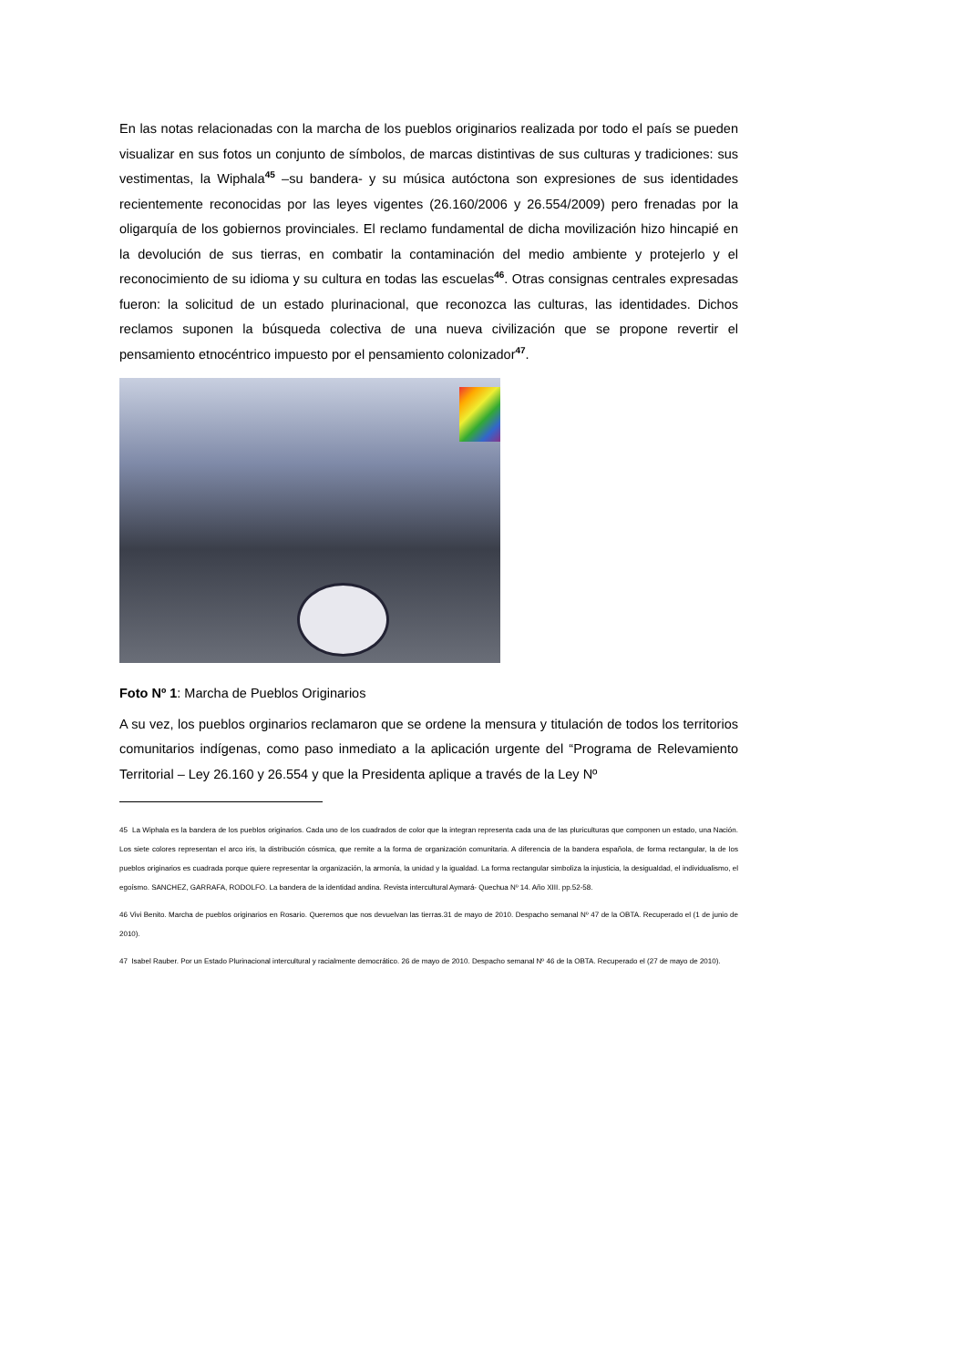En las notas relacionadas con la marcha de los pueblos originarios realizada por todo el país se pueden visualizar en sus fotos un conjunto de símbolos, de marcas distintivas de sus culturas y tradiciones: sus vestimentas, la Wiphala<sup>45</sup> –su bandera- y su música autóctona son expresiones de sus identidades recientemente reconocidas por las leyes vigentes (26.160/2006 y 26.554/2009) pero frenadas por la oligarquía de los gobiernos provinciales. El reclamo fundamental de dicha movilización hizo hincapié en la devolución de sus tierras, en combatir la contaminación del medio ambiente y protejerlo y el reconocimiento de su idioma y su cultura en todas las escuelas<sup>46</sup>. Otras consignas centrales expresadas fueron: la solicitud de un estado plurinacional, que reconozca las culturas, las identidades. Dichos reclamos suponen la búsqueda colectiva de una nueva civilización que se propone revertir el pensamiento etnocéntrico impuesto por el pensamiento colonizador<sup>47</sup>.
Foto Nº 1: Marcha de Pueblos Originarios
A su vez, los pueblos orginarios reclamaron que se ordene la mensura y titulación de todos los territorios comunitarios indígenas, como paso inmediato a la aplicación urgente del “Programa de Relevamiento Territorial – Ley 26.160 y 26.554 y que la Presidenta aplique a través de la Ley Nº
45 La Wiphala es la bandera de los pueblos originarios. Cada uno de los cuadrados de color que la integran representa cada una de las pluriculturas que componen un estado, una Nación. Los siete colores representan el arco iris, la distribución cósmica, que remite a la forma de organización comunitaria. A diferencia de la bandera española, de forma rectangular, la de los pueblos originarios es cuadrada porque quiere representar la organización, la armonía, la unidad y la igualdad. La forma rectangular simboliza la injusticia, la desigualdad, el individualismo, el egoísmo. SANCHEZ, GARRAFA, RODOLFO. La bandera de la identidad andina. Revista intercultural Aymará- Quechua Nº 14. Año XIII. pp.52-58.
46 Vivi Benito. Marcha de pueblos originarios en Rosario. Queremos que nos devuelvan las tierras.31 de mayo de 2010. Despacho semanal Nº 47 de la OBTA. Recuperado el (1 de junio de 2010).
47 Isabel Rauber. Por un Estado Plurinacional intercultural y racialmente democrático. 26 de mayo de 2010. Despacho semanal Nº 46 de la OBTA. Recuperado el (27 de mayo de 2010).